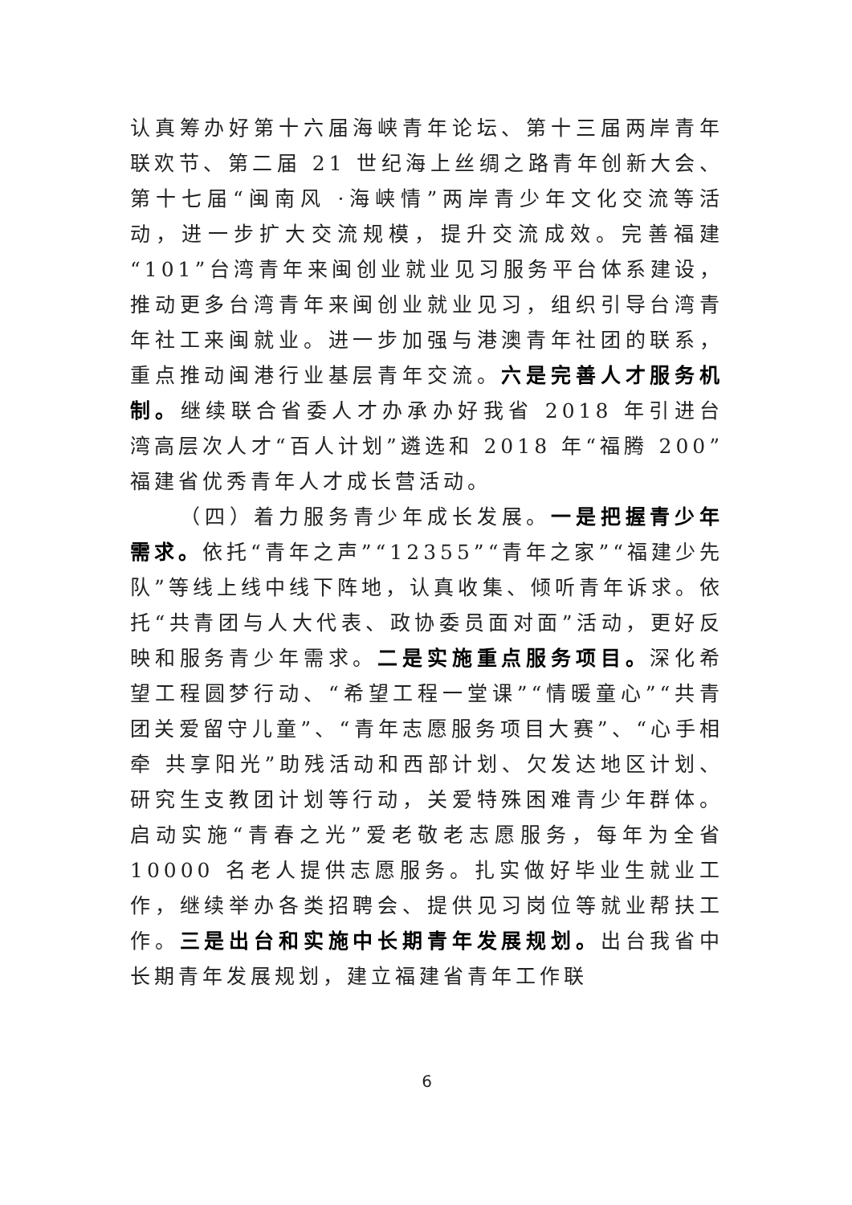认真筹办好第十六届海峡青年论坛、第十三届两岸青年联欢节、第二届 21 世纪海上丝绸之路青年创新大会、第十七届“闽南风 ·海峡情”两岸青少年文化交流等活动，进一步扩大交流规模，提升交流成效。完善福建“101”台湾青年来闽创业就业见习服务平台体系建设，推动更多台湾青年来闽创业就业见习，组织引导台湾青年社工来闽就业。进一步加强与港澳青年社团的联系，重点推动闽港行业基层青年交流。六是完善人才服务机制。继续联合省委人才办承办好我省 2018 年引进台湾高层次人才“百人计划”遴选和 2018 年“福腾 200”福建省优秀青年人才成长营活动。
（四）着力服务青少年成长发展。一是把握青少年需求。依托“青年之声”“12355”“青年之家”“福建少先队”等线上线中线下阵地，认真收集、倾听青年诉求。依托“共青团与人大代表、政协委员面对面”活动，更好反映和服务青少年需求。二是实施重点服务项目。深化希望工程圆梦行动、“希望工程一堂课”“情暖童心”“共青团关爱留守儿童”、“青年志愿服务项目大赛”、“心手相牵 共享阳光”助残活动和西部计划、欠发达地区计划、研究生支教团计划等行动，关爱特殊困难青少年群体。启动实施“青春之光”爱老敬老志愿服务，每年为全省 10000 名老人提供志愿服务。扎实做好毕业生就业工作，继续举办各类招聘会、提供见习岗位等就业帮扶工作。三是出台和实施中长期青年发展规划。出台我省中长期青年发展规划，建立福建省青年工作联
6